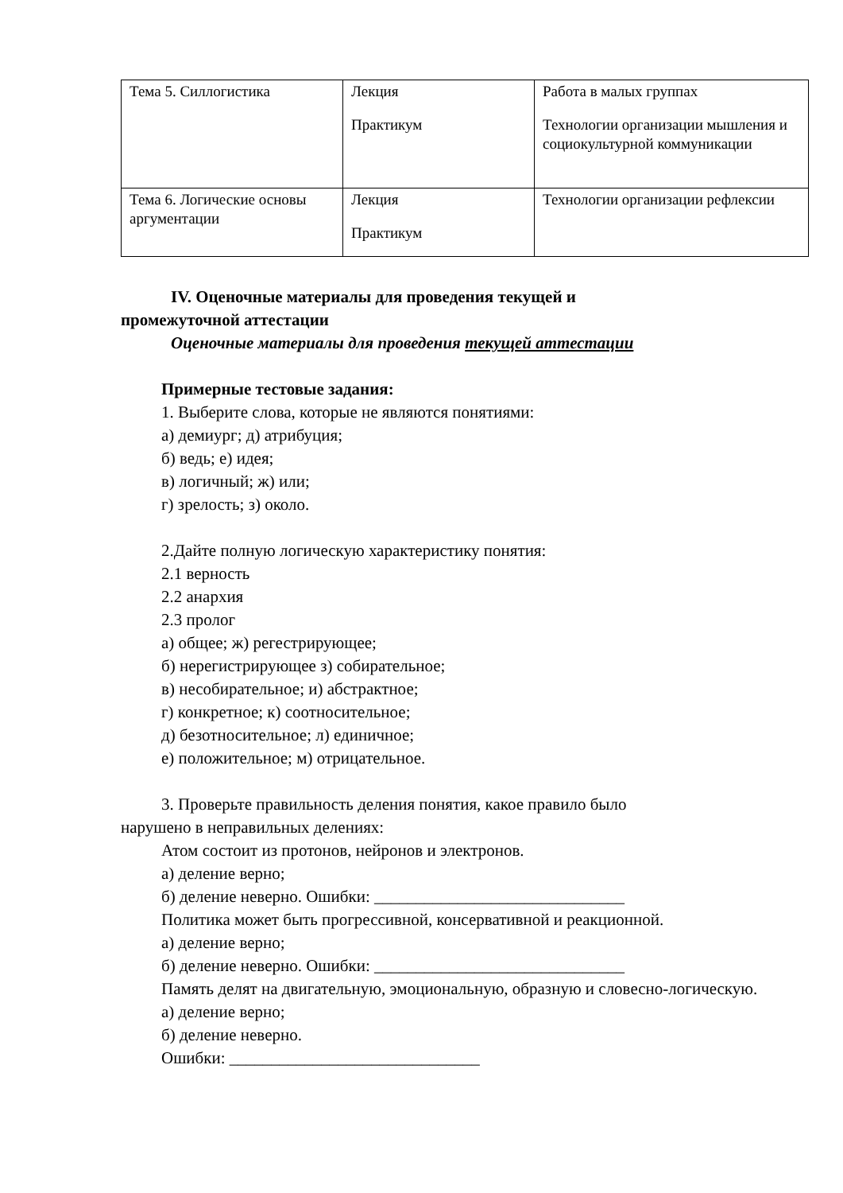| Тема 5. Силлогистика | Лекция Практикум | Работа в малых группах Технологии организации мышления и социокультурной коммуникации |
| Тема 6. Логические основы аргументации | Лекция Практикум | Технологии организации рефлексии |
IV. Оценочные материалы для проведения текущей и
промежуточной аттестации
Оценочные материалы для проведения текущей аттестации
Примерные тестовые задания:
1. Выберите слова, которые не являются понятиями:
а) демиург; д) атрибуция;
б) ведь; е) идея;
в) логичный; ж) или;
г) зрелость; з) около.
2.Дайте полную логическую характеристику понятия:
2.1 верность
2.2 анархия
2.3 пролог
а) общее; ж) регестрирующее;
б) нерегистрирующее з) собирательное;
в) несобирательное; и) абстрактное;
г) конкретное; к) соотносительное;
д) безотносительное; л) единичное;
е) положительное; м) отрицательное.
3. Проверьте правильность деления понятия, какое правило было
нарушено в неправильных делениях:
Атом состоит из протонов, нейронов и электронов.
а) деление верно;
б) деление неверно. Ошибки: ______________________________
Политика может быть прогрессивной, консервативной и реакционной.
а) деление верно;
б) деление неверно. Ошибки: ______________________________
Память делят на двигательную, эмоциональную, образную и словесно-логическую.
а) деление верно;
б) деление неверно.
Ошибки: ______________________________